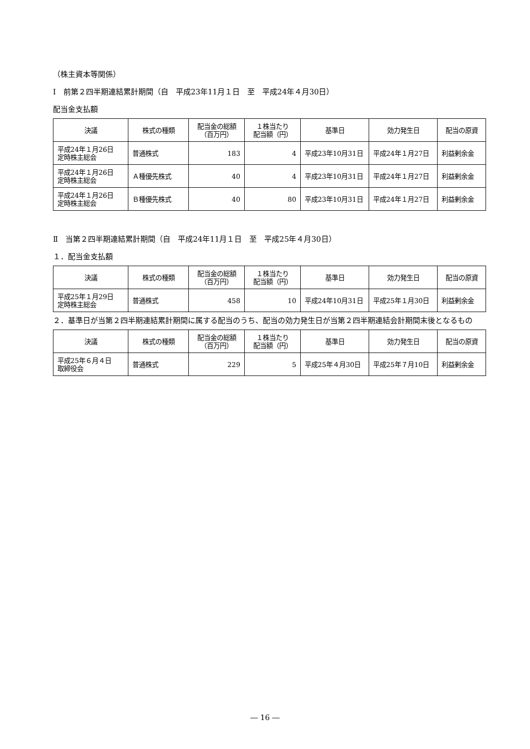（株主資本等関係）
Ⅰ　前第２四半期連結累計期間（自　平成23年11月１日　至　平成24年４月30日）
配当金支払額
| 決議 | 株式の種類 | 配当金の総額 （百万円） | １株当たり 配当額（円） | 基準日 | 効力発生日 | 配当の原資 |
| --- | --- | --- | --- | --- | --- | --- |
| 平成24年１月26日 定時株主総会 | 普通株式 | 183 | 4 | 平成23年10月31日 | 平成24年１月27日 | 利益剰余金 |
| 平成24年１月26日 定時株主総会 | Ａ種優先株式 | 40 | 4 | 平成23年10月31日 | 平成24年１月27日 | 利益剰余金 |
| 平成24年１月26日 定時株主総会 | Ｂ種優先株式 | 40 | 80 | 平成23年10月31日 | 平成24年１月27日 | 利益剰余金 |
Ⅱ　当第２四半期連結累計期間（自　平成24年11月１日　至　平成25年４月30日）
１．配当金支払額
| 決議 | 株式の種類 | 配当金の総額 （百万円） | １株当たり 配当額（円） | 基準日 | 効力発生日 | 配当の原資 |
| --- | --- | --- | --- | --- | --- | --- |
| 平成25年１月29日 定時株主総会 | 普通株式 | 458 | 10 | 平成24年10月31日 | 平成25年１月30日 | 利益剰余金 |
２．基準日が当第２四半期連結累計期間に属する配当のうち、配当の効力発生日が当第２四半期連結会計期間末後となるもの
| 決議 | 株式の種類 | 配当金の総額 （百万円） | １株当たり 配当額（円） | 基準日 | 効力発生日 | 配当の原資 |
| --- | --- | --- | --- | --- | --- | --- |
| 平成25年６月４日 取締役会 | 普通株式 | 229 | 5 | 平成25年４月30日 | 平成25年７月10日 | 利益剰余金 |
― 16 ―